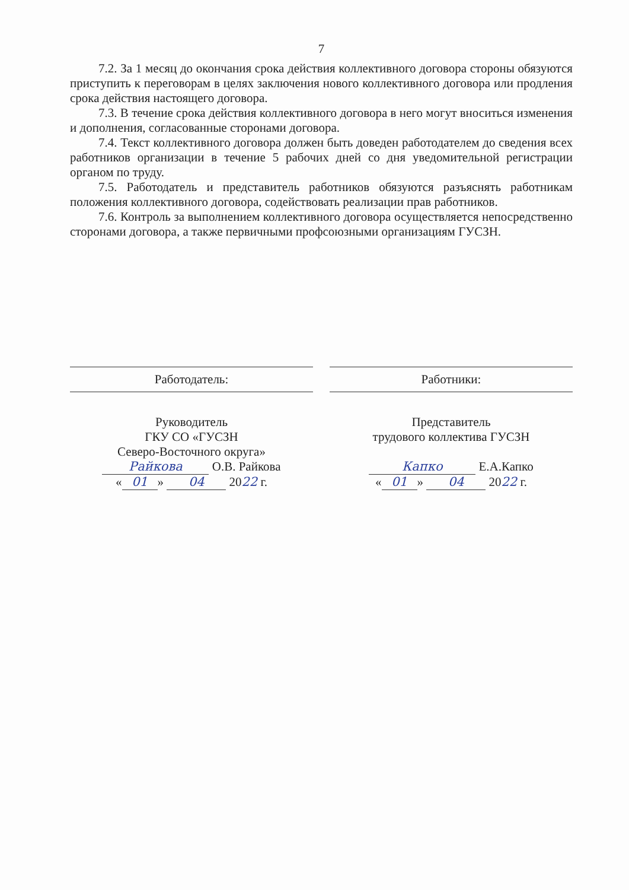7
7.2. За 1 месяц до окончания срока действия коллективного договора стороны обязуются приступить к переговорам в целях заключения нового коллективного договора или продления срока действия настоящего договора.
7.3. В течение срока действия коллективного договора в него могут вноситься изменения и дополнения, согласованные сторонами договора.
7.4. Текст коллективного договора должен быть доведен работодателем до сведения всех работников организации в течение 5 рабочих дней со дня уведомительной регистрации органом по труду.
7.5. Работодатель и представитель работников обязуются разъяснять работникам положения коллективного договора, содействовать реализации прав работников.
7.6. Контроль за выполнением коллективного договора осуществляется непосредственно сторонами договора, а также первичными профсоюзными организациям ГУСЗН.
Работодатель:
Руководитель
ГКУ СО «ГУСЗН
Северо-Восточного округа»
Райкова О.В. Райкова
« 01 » 04 2022 г.
Работники:
Представитель
трудового коллектива ГУСЗН
Капко Е.А.Капко
« 01 » 04 2022 г.